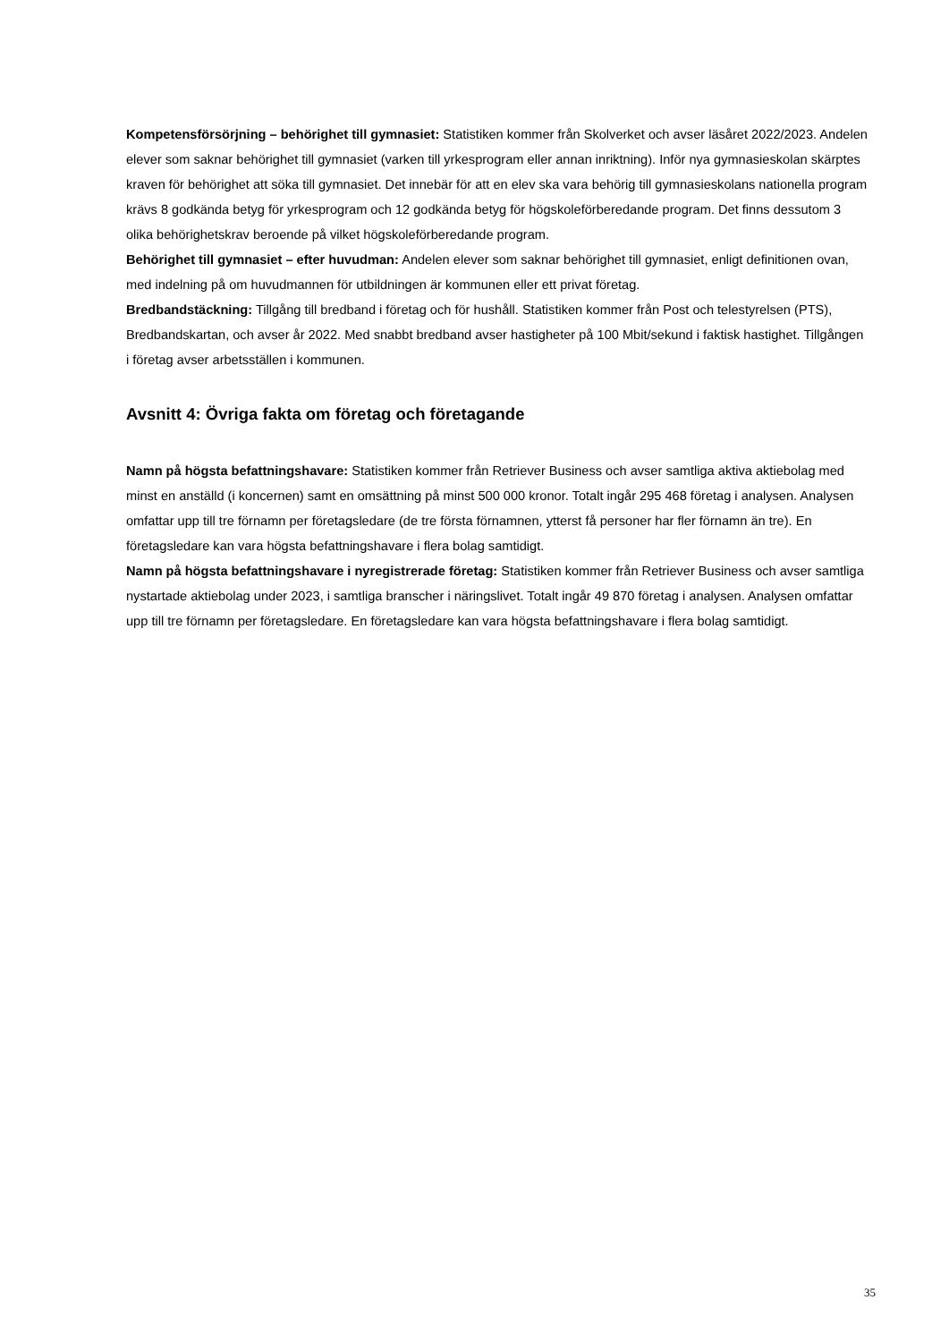Kompetensförsörjning – behörighet till gymnasiet: Statistiken kommer från Skolverket och avser läsåret 2022/2023. Andelen elever som saknar behörighet till gymnasiet (varken till yrkesprogram eller annan inriktning). Inför nya gymnasieskolan skärptes kraven för behörighet att söka till gymnasiet. Det innebär för att en elev ska vara behörig till gymnasieskolans nationella program krävs 8 godkända betyg för yrkesprogram och 12 godkända betyg för högskoleförberedande program. Det finns dessutom 3 olika behörighetskrav beroende på vilket högskoleförberedande program.
Behörighet till gymnasiet – efter huvudman: Andelen elever som saknar behörighet till gymnasiet, enligt definitionen ovan, med indelning på om huvudmannen för utbildningen är kommunen eller ett privat företag.
Bredbandstäckning: Tillgång till bredband i företag och för hushåll. Statistiken kommer från Post och telestyrelsen (PTS), Bredbandskartan, och avser år 2022. Med snabbt bredband avser hastigheter på 100 Mbit/sekund i faktisk hastighet. Tillgången i företag avser arbetsställen i kommunen.
Avsnitt 4: Övriga fakta om företag och företagande
Namn på högsta befattningshavare: Statistiken kommer från Retriever Business och avser samtliga aktiva aktiebolag med minst en anställd (i koncernen) samt en omsättning på minst 500 000 kronor. Totalt ingår 295 468 företag i analysen. Analysen omfattar upp till tre förnamn per företagsledare (de tre första förnamnen, ytterst få personer har fler förnamn än tre). En företagsledare kan vara högsta befattningshavare i flera bolag samtidigt.
Namn på högsta befattningshavare i nyregistrerade företag: Statistiken kommer från Retriever Business och avser samtliga nystartade aktiebolag under 2023, i samtliga branscher i näringslivet. Totalt ingår 49 870 företag i analysen. Analysen omfattar upp till tre förnamn per företagsledare. En företagsledare kan vara högsta befattningshavare i flera bolag samtidigt.
35